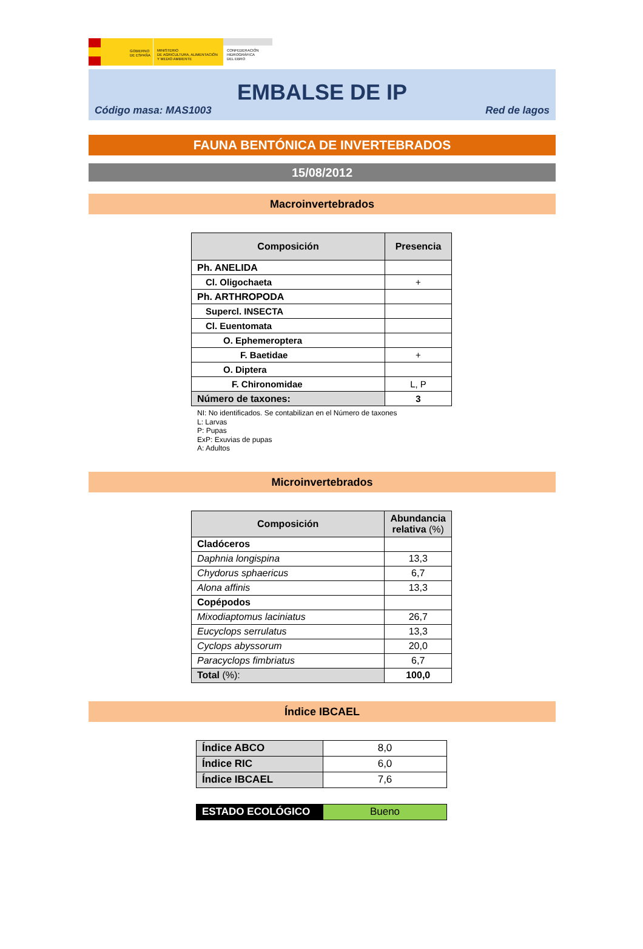GOBIERNO
DE ESPAÑA
MINISTERIO
DE AGRICULTURA, ALIMENTACIÓN
Y MEDIO AMBIENTE
CONFEDERACIÓN
HIDROGRÁFICA
DEL EBRO
EMBALSE DE IP
Código masa: MAS1003 Red de lagos
FAUNA BENTÓNICA DE INVERTEBRADOS
15/08/2012
Macroinvertebrados
| Composición | Presencia |
| --- | --- |
| Ph. ANELIDA | |
| Cl. Oligochaeta | + |
| Ph. ARTHROPODA | |
| Supercl. INSECTA | |
| Cl. Euentomata | |
| O. Ephemeroptera | |
| F. Baetidae | + |
| O. Diptera | |
| F. Chironomidae | L, P |
| Número de taxones: | 3 |
NI: No identificados. Se contabilizan en el Número de taxones
L: Larvas
P: Pupas
ExP: Exuvias de pupas
A: Adultos
Microinvertebrados
| Composición | Abundancia relativa (%) |
| --- | --- |
| Cladóceros | |
| Daphnia longispina | 13,3 |
| Chydorus sphaericus | 6,7 |
| Alona affinis | 13,3 |
| Copépodos | |
| Mixodiaptomus laciniatus | 26,7 |
| Eucyclops serrulatus | 13,3 |
| Cyclops abyssorum | 20,0 |
| Paracyclops fimbriatus | 6,7 |
| Total (%): | 100,0 |
Índice IBCAEL
| Índice ABCO | 8,0 |
| Índice RIC | 6,0 |
| Índice IBCAEL | 7,6 |
| ESTADO ECOLÓGICO | Bueno |